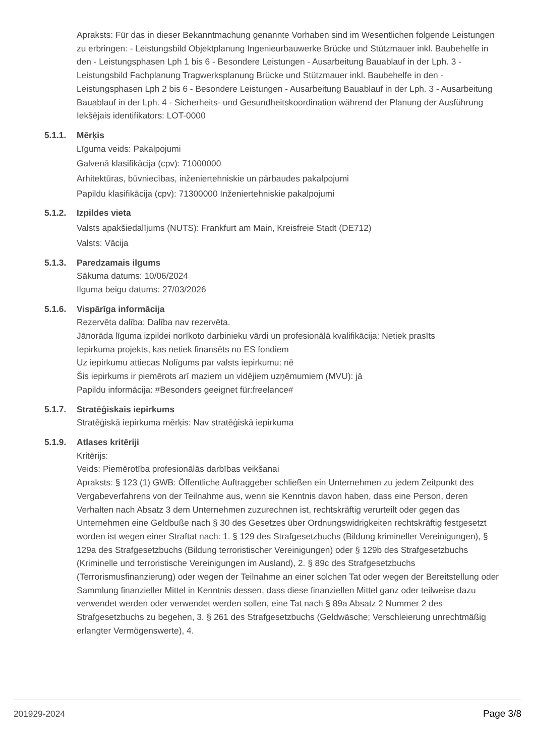Apraksts: Für das in dieser Bekanntmachung genannte Vorhaben sind im Wesentlichen folgende Leistungen zu erbringen: - Leistungsbild Objektplanung Ingenieurbauwerke Brücke und Stützmauer inkl. Baubehelfe in den - Leistungsphasen Lph 1 bis 6 - Besondere Leistungen - Ausarbeitung Bauablauf in der Lph. 3 - Leistungsbild Fachplanung Tragwerksplanung Brücke und Stützmauer inkl. Baubehelfe in den - Leistungsphasen Lph 2 bis 6 - Besondere Leistungen - Ausarbeitung Bauablauf in der Lph. 3 - Ausarbeitung Bauablauf in der Lph. 4 - Sicherheits- und Gesundheitskoordination während der Planung der Ausführung
Iekšējais identifikators: LOT-0000
5.1.1. Mērķis
Līguma veids: Pakalpojumi
Galvenā klasifikācija (cpv): 71000000
Arhitektūras, būvniecības, inženiertehniskie un pārbaudes pakalpojumi
Papildu klasifikācija (cpv): 71300000 Inženiertehniskie pakalpojumi
5.1.2. Izpildes vieta
Valsts apakšiedalījums (NUTS): Frankfurt am Main, Kreisfreie Stadt (DE712)
Valsts: Vācija
5.1.3. Paredzamais ilgums
Sākuma datums: 10/06/2024
Ilguma beigu datums: 27/03/2026
5.1.6. Vispārīga informācija
Rezervēta dalība: Dalība nav rezervēta.
Jānorāda līguma izpildei norīkoto darbinieku vārdi un profesionālā kvalifikācija: Netiek prasīts
Iepirkuma projekts, kas netiek finansēts no ES fondiem
Uz iepirkumu attiecas Nolīgums par valsts iepirkumu: nē
Šis iepirkums ir piemērots arī maziem un vidējiem uzņēmumiem (MVU): jā
Papildu informācija: #Besonders geeignet für:freelance#
5.1.7. Stratēģiskais iepirkums
Stratēģiskā iepirkuma mērķis: Nav stratēģiskā iepirkuma
5.1.9. Atlases kritēriji
Kritērijs:
Veids: Piemērotība profesionālās darbības veikšanai
Apraksts: § 123 (1) GWB: Öffentliche Auftraggeber schließen ein Unternehmen zu jedem Zeitpunkt des Vergabeverfahrens von der Teilnahme aus, wenn sie Kenntnis davon haben, dass eine Person, deren Verhalten nach Absatz 3 dem Unternehmen zuzurechnen ist, rechtskräftig verurteilt oder gegen das Unternehmen eine Geldbuße nach § 30 des Gesetzes über Ordnungswidrigkeiten rechtskräftig festgesetzt worden ist wegen einer Straftat nach: 1. § 129 des Strafgesetzbuchs (Bildung krimineller Vereinigungen), § 129a des Strafgesetzbuchs (Bildung terroristischer Vereinigungen) oder § 129b des Strafgesetzbuchs (Kriminelle und terroristische Vereinigungen im Ausland), 2. § 89c des Strafgesetzbuchs (Terrorismusfinanzierung) oder wegen der Teilnahme an einer solchen Tat oder wegen der Bereitstellung oder Sammlung finanzieller Mittel in Kenntnis dessen, dass diese finanziellen Mittel ganz oder teilweise dazu verwendet werden oder verwendet werden sollen, eine Tat nach § 89a Absatz 2 Nummer 2 des Strafgesetzbuchs zu begehen, 3. § 261 des Strafgesetzbuchs (Geldwäsche; Verschleierung unrechtmäßig erlangter Vermögenswerte), 4.
201929-2024 Page 3/8